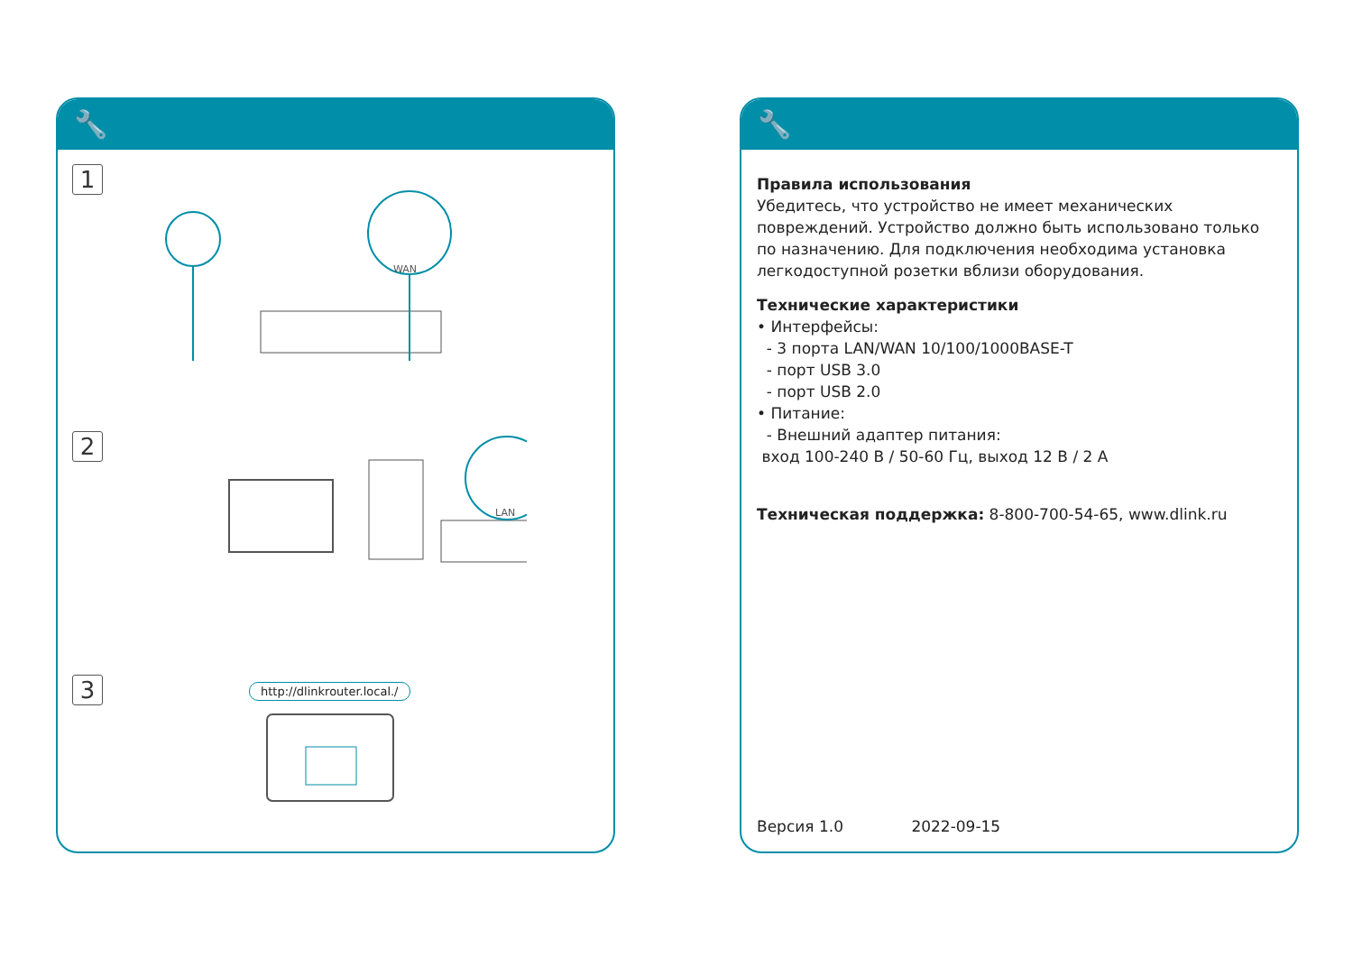🔧
1
WAN
2
LAN
3 http://dlinkrouter.local./
🔧
Правила использования
Убедитесь, что устройство не имеет механических повреждений. Устройство должно быть использовано только по назначению. Для подключения необходима установка легкодоступной розетки вблизи оборудования.
Технические характеристики
• Интерфейсы:
- 3 порта LAN/WAN 10/100/1000BASE-T
- порт USB 3.0
- порт USB 2.0
• Питание:
- Внешний адаптер питания:
вход 100-240 В / 50-60 Гц, выход 12 В / 2 А
Техническая поддержка: 8-800-700-54-65, www.dlink.ru
Версия 1.0 2022-09-15